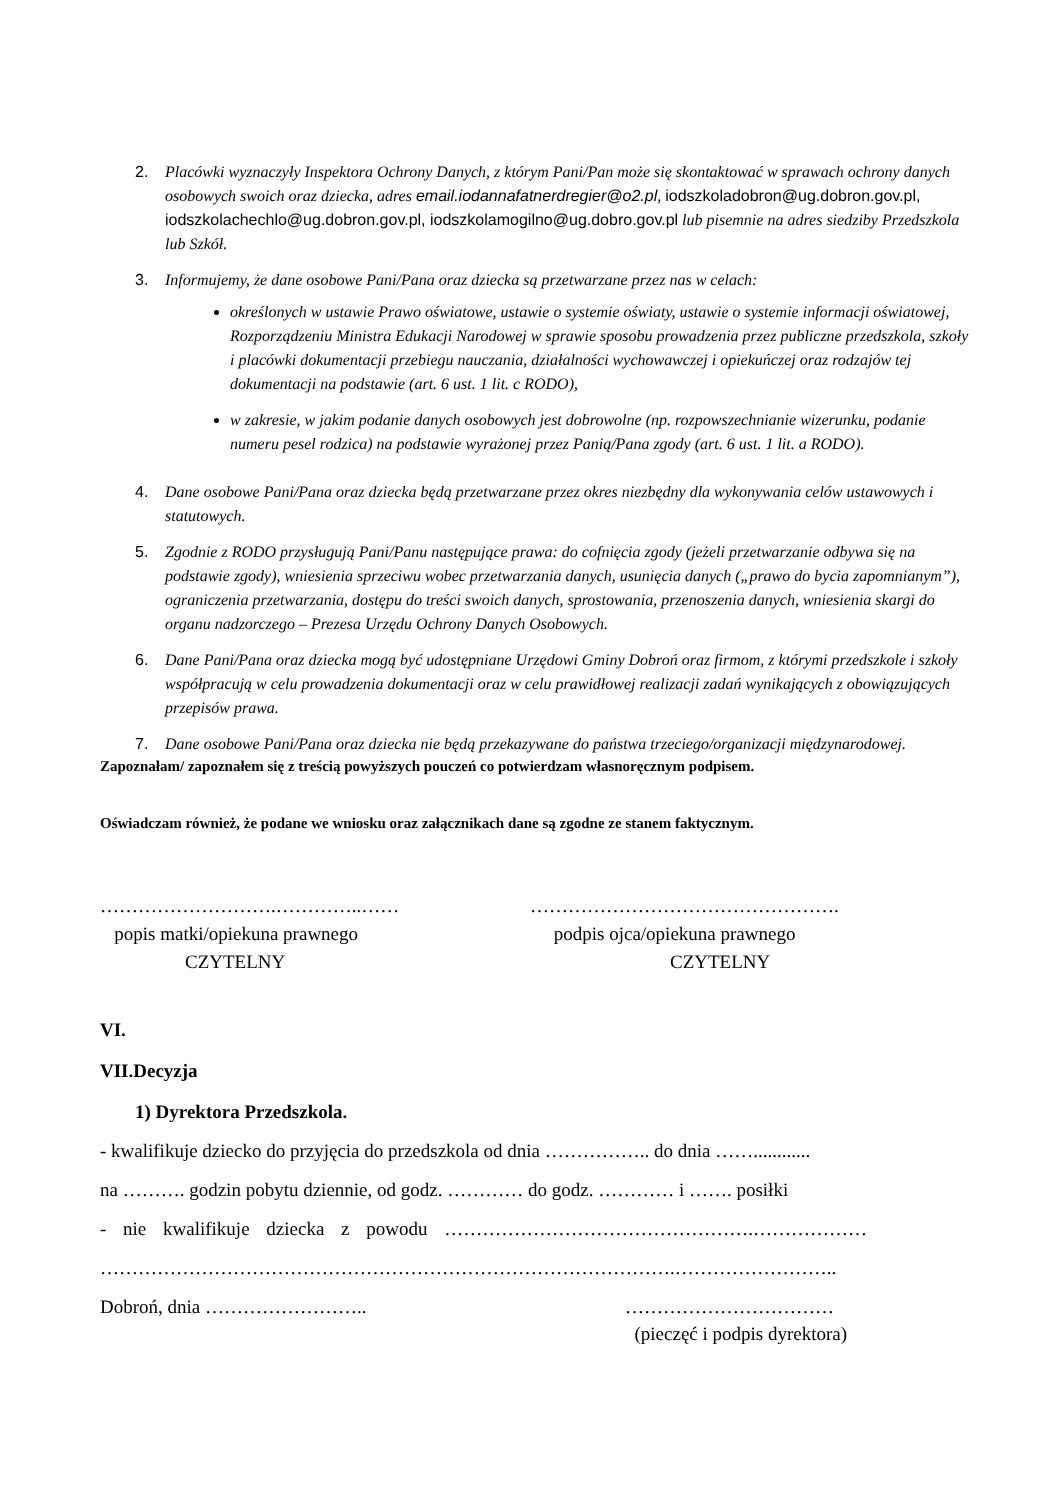2. Placówki wyznaczyły Inspektora Ochrony Danych, z którym Pani/Pan może się skontaktować w sprawach ochrony danych osobowych swoich oraz dziecka, adres email.iodannafatnerdregier@o2.pl, iodszkoladobron@ug.dobron.gov.pl, iodszkolachechlo@ug.dobron.gov.pl, iodszkolamogilno@ug.dobro.gov.pl lub pisemnie na adres siedziby Przedszkola lub Szkół.
3. Informujemy, że dane osobowe Pani/Pana oraz dziecka są przetwarzane przez nas w celach:
określonych w ustawie Prawo oświatowe, ustawie o systemie oświaty, ustawie o systemie informacji oświatowej, Rozporządzeniu Ministra Edukacji Narodowej w sprawie sposobu prowadzenia przez publiczne przedszkola, szkoły i placówki dokumentacji przebiegu nauczania, działalności wychowawczej i opiekuńczej oraz rodzajów tej dokumentacji na podstawie (art. 6 ust. 1 lit. c RODO),
w zakresie, w jakim podanie danych osobowych jest dobrowolne (np. rozpowszechnianie wizerunku, podanie numeru pesel rodzica) na podstawie wyrażonej przez Panią/Pana zgody (art. 6 ust. 1 lit. a RODO).
4. Dane osobowe Pani/Pana oraz dziecka będą przetwarzane przez okres niezbędny dla wykonywania celów ustawowych i statutowych.
5. Zgodnie z RODO przysługują Pani/Panu następujące prawa: do cofnięcia zgody (jeżeli przetwarzanie odbywa się na podstawie zgody), wniesienia sprzeciwu wobec przetwarzania danych, usunięcia danych („prawo do bycia zapomnianym”), ograniczenia przetwarzania, dostępu do treści swoich danych, sprostowania, przenoszenia danych, wniesienia skargi do organu nadzorczego – Prezesa Urzędu Ochrony Danych Osobowych.
6. Dane Pani/Pana oraz dziecka mogą być udostępniane Urzędowi Gminy Dobroń oraz firmom, z którymi przedszkole i szkoły współpracują w celu prowadzenia dokumentacji oraz w celu prawidłowej realizacji zadań wynikających z obowiązujących przepisów prawa.
7. Dane osobowe Pani/Pana oraz dziecka nie będą przekazywane do państwa trzeciego/organizacji międzynarodowej.
Zapoznałam/ zapoznałem się z treścią powyższych pouczeń co potwierdzam własnoręcznym podpisem.
Oświadczam również, że podane we wniosku oraz załącznikach dane są zgodne ze stanem faktycznym.
……………………….…………..……
popis matki/opiekuna prawnego
CZYTELNY
………………………………………….
podpis ojca/opiekuna prawnego
CZYTELNY
VI.
VII.Decyzja
1) Dyrektora Przedszkola.
- kwalifikuje dziecko do przyjęcia do przedszkola od dnia …………….. do dnia ……............
na ………. godzin pobytu dziennie, od godz. ………… do godz. ………… i ……. posiłki
- nie kwalifikuje dziecka z powodu ………………………………………….………………
……………………………………………………………………………….……………………..
Dobroń, dnia …………………….. ……………………………
(pieczęć i podpis dyrektora)